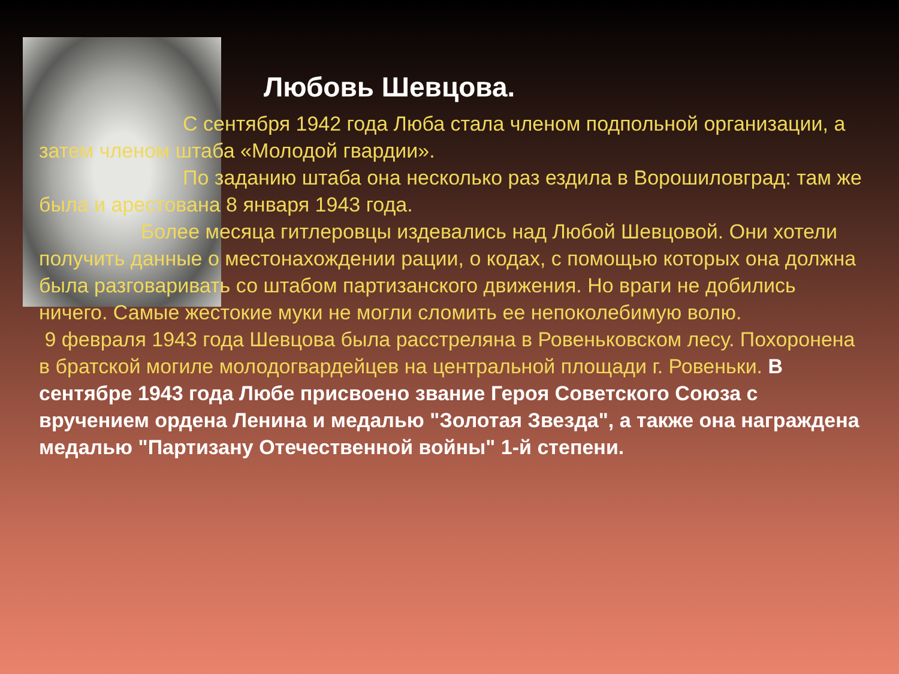Любовь Шевцова.
С сентября 1942 года Люба стала членом подпольной организации, а затем членом штаба «Молодой гвардии».
По заданию штаба она несколько раз ездила в Ворошиловград: там же была и арестована 8 января 1943 года.
Более месяца гитлеровцы издевались над Любой Шевцовой. Они хотели получить данные о местонахождении рации, о кодах, с помощью которых она должна была разговаривать со штабом партизанского движения. Но враги не добились ничего. Самые жестокие муки не могли сломить ее непоколебимую волю.
9 февраля 1943 года Шевцова была расстреляна в Ровеньковском лесу. Похоронена в братской могиле молодогвардейцев на центральной площади г. Ровеньки. В сентябре 1943 года Любе присвоено звание Героя Советского Союза с вручением ордена Ленина и медалью "Золотая Звезда", а также она награждена медалью "Партизану Отечественной войны" 1-й степени.